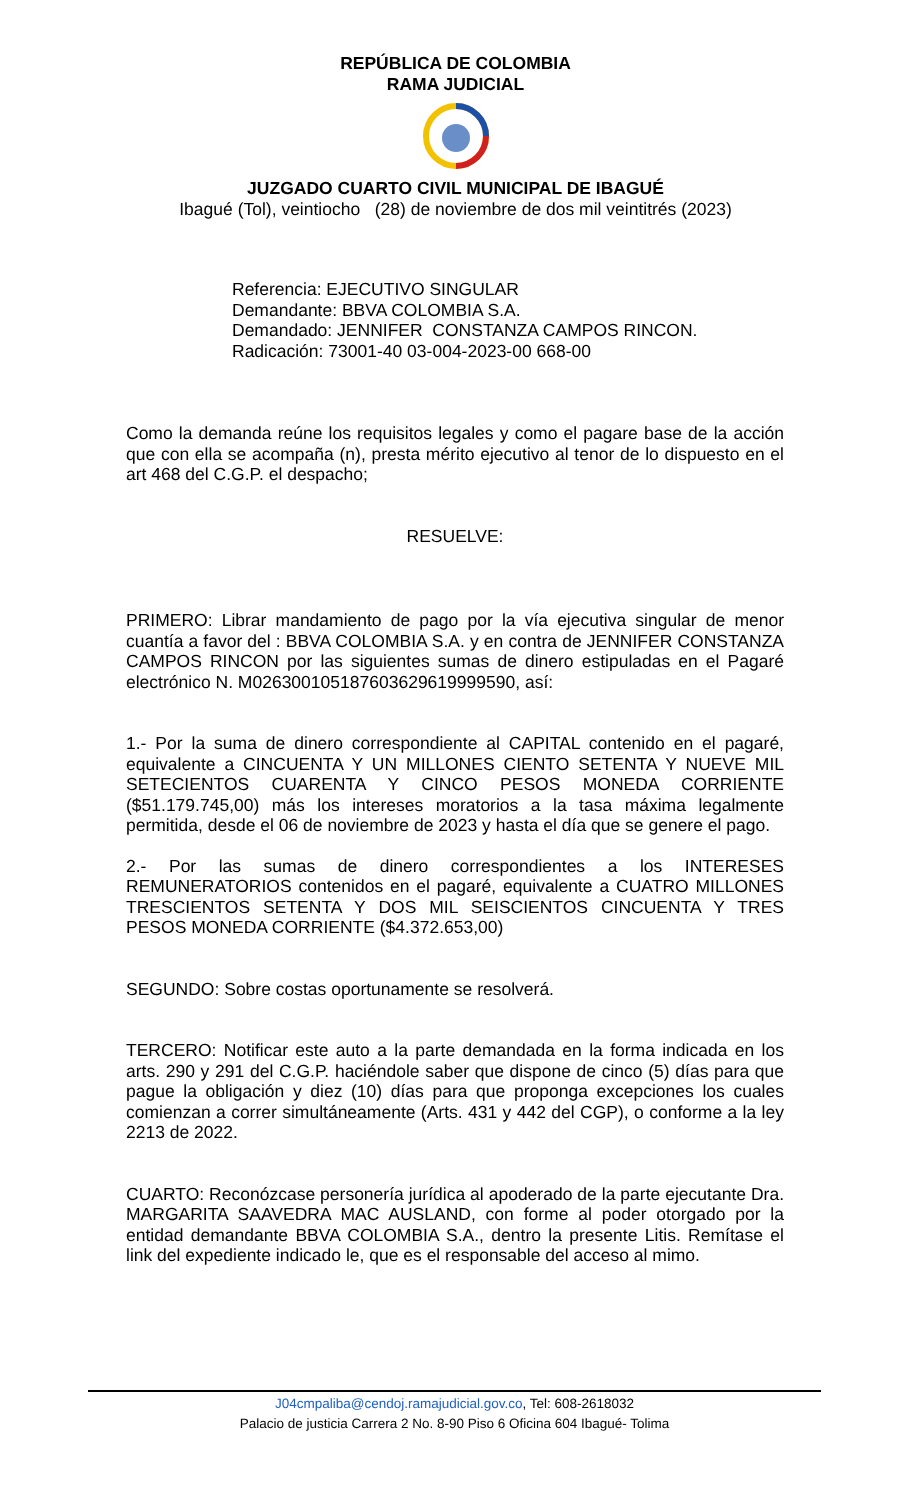REPÚBLICA DE COLOMBIA
RAMA JUDICIAL
JUZGADO CUARTO CIVIL MUNICIPAL DE IBAGUÉ
Ibagué (Tol), veintiocho (28) de noviembre de dos mil veintitrés (2023)
Referencia: EJECUTIVO SINGULAR
Demandante: BBVA COLOMBIA S.A.
Demandado: JENNIFER CONSTANZA CAMPOS RINCON.
Radicación: 73001-40 03-004-2023-00 668-00
Como la demanda reúne los requisitos legales y como el pagare base de la acción que con ella se acompaña (n), presta mérito ejecutivo al tenor de lo dispuesto en el art 468 del C.G.P. el despacho;
RESUELVE:
PRIMERO: Librar mandamiento de pago por la vía ejecutiva singular de menor cuantía a favor del : BBVA COLOMBIA S.A. y en contra de JENNIFER CONSTANZA CAMPOS RINCON por las siguientes sumas de dinero estipuladas en el Pagaré electrónico N. M026300105187603629619999590, así:
1.- Por la suma de dinero correspondiente al CAPITAL contenido en el pagaré, equivalente a CINCUENTA Y UN MILLONES CIENTO SETENTA Y NUEVE MIL SETECIENTOS CUARENTA Y CINCO PESOS MONEDA CORRIENTE ($51.179.745,00) más los intereses moratorios a la tasa máxima legalmente permitida, desde el 06 de noviembre de 2023 y hasta el día que se genere el pago.
2.- Por las sumas de dinero correspondientes a los INTERESES REMUNERATORIOS contenidos en el pagaré, equivalente a CUATRO MILLONES TRESCIENTOS SETENTA Y DOS MIL SEISCIENTOS CINCUENTA Y TRES PESOS MONEDA CORRIENTE ($4.372.653,00)
SEGUNDO: Sobre costas oportunamente se resolverá.
TERCERO: Notificar este auto a la parte demandada en la forma indicada en los arts. 290 y 291 del C.G.P. haciéndole saber que dispone de cinco (5) días para que pague la obligación y diez (10) días para que proponga excepciones los cuales comienzan a correr simultáneamente (Arts. 431 y 442 del CGP), o conforme a la ley 2213 de 2022.
CUARTO: Reconózcase personería jurídica al apoderado de la parte ejecutante Dra. MARGARITA SAAVEDRA MAC AUSLAND, con forme al poder otorgado por la entidad demandante BBVA COLOMBIA S.A., dentro la presente Litis. Remítase el link del expediente indicado le, que es el responsable del acceso al mimo.
J04cmpaliba@cendoj.ramajudicial.gov.co, Tel: 608-2618032
Palacio de justicia Carrera 2 No. 8-90 Piso 6 Oficina 604 Ibagué- Tolima